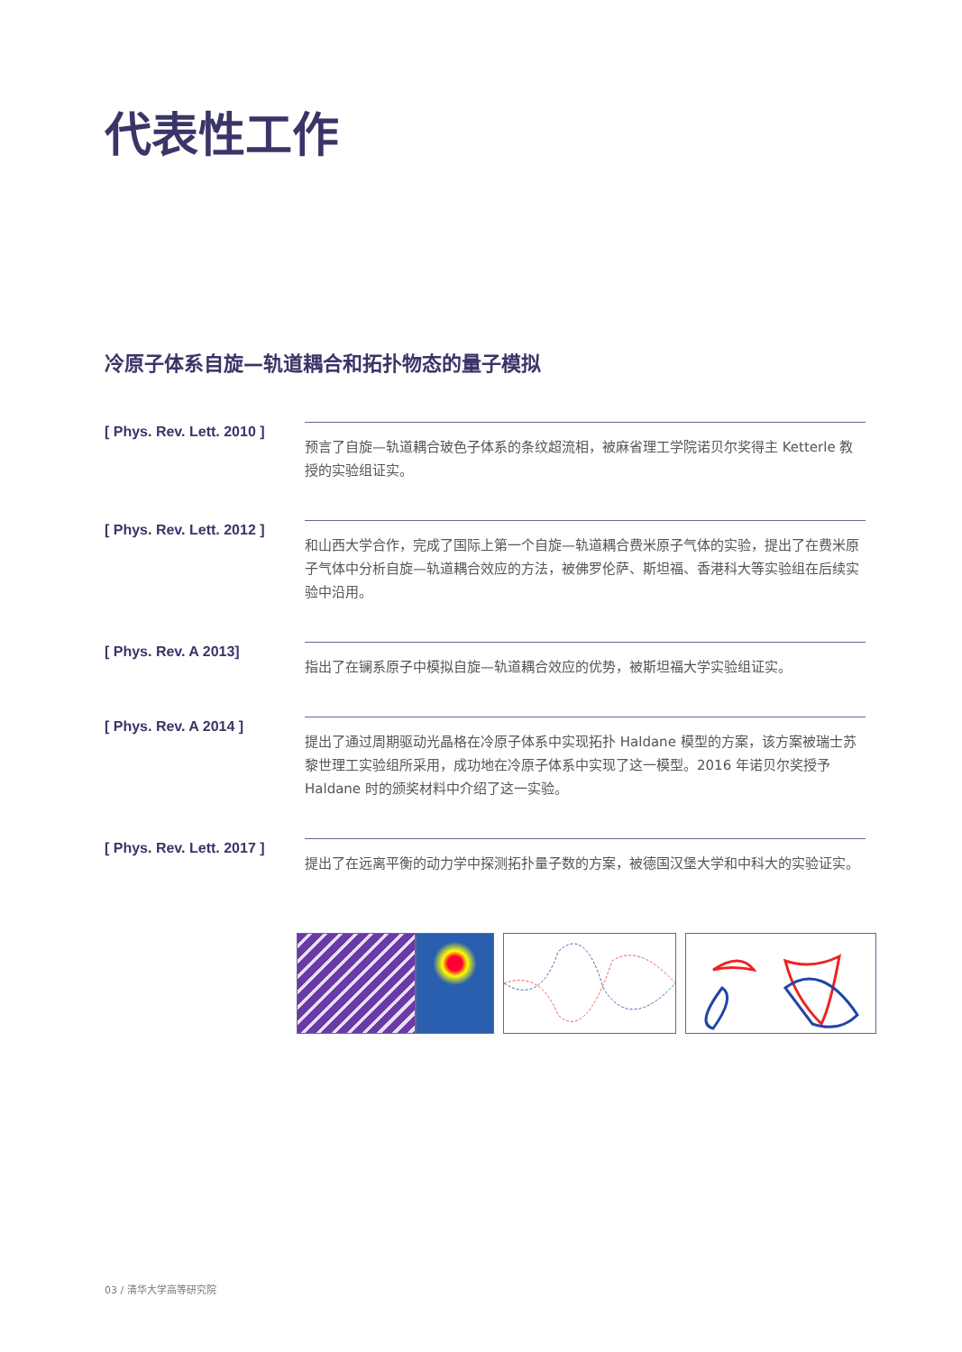代表性工作
冷原子体系自旋—轨道耦合和拓扑物态的量子模拟
[ Phys. Rev. Lett. 2010 ]
预言了自旋—轨道耦合玻色子体系的条纹超流相，被麻省理工学院诺贝尔奖得主 Ketterle 教授的实验组证实。
[ Phys. Rev. Lett. 2012 ]
和山西大学合作，完成了国际上第一个自旋—轨道耦合费米原子气体的实验，提出了在费米原子气体中分析自旋—轨道耦合效应的方法，被佛罗伦萨、斯坦福、香港科大等实验组在后续实验中沿用。
[ Phys. Rev. A 2013]
指出了在镧系原子中模拟自旋—轨道耦合效应的优势，被斯坦福大学实验组证实。
[ Phys. Rev. A 2014 ]
提出了通过周期驱动光晶格在冷原子体系中实现拓扑 Haldane 模型的方案，该方案被瑞士苏黎世理工实验组所采用，成功地在冷原子体系中实现了这一模型。2016 年诺贝尔奖授予 Haldane 时的颁奖材料中介绍了这一实验。
[ Phys. Rev. Lett. 2017 ]
提出了在远离平衡的动力学中探测拓扑量子数的方案，被德国汉堡大学和中科大的实验证实。
03 / 清华大学高等研究院